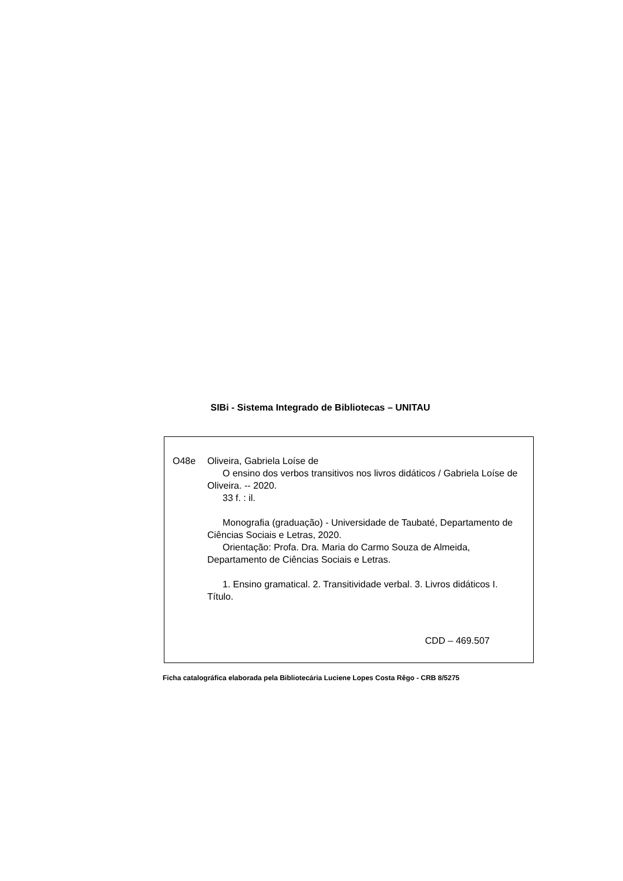SIBi - Sistema Integrado de Bibliotecas – UNITAU
O48e Oliveira, Gabriela Loíse de
O ensino dos verbos transitivos nos livros didáticos / Gabriela Loíse de Oliveira. -- 2020.
33 f. : il.
Monografia (graduação) - Universidade de Taubaté, Departamento de Ciências Sociais e Letras, 2020.
Orientação: Profa. Dra. Maria do Carmo Souza de Almeida, Departamento de Ciências Sociais e Letras.
1. Ensino gramatical. 2. Transitividade verbal. 3. Livros didáticos I. Título.
CDD – 469.507
Ficha catalográfica elaborada pela Bibliotecária Luciene Lopes Costa Rêgo - CRB 8/5275